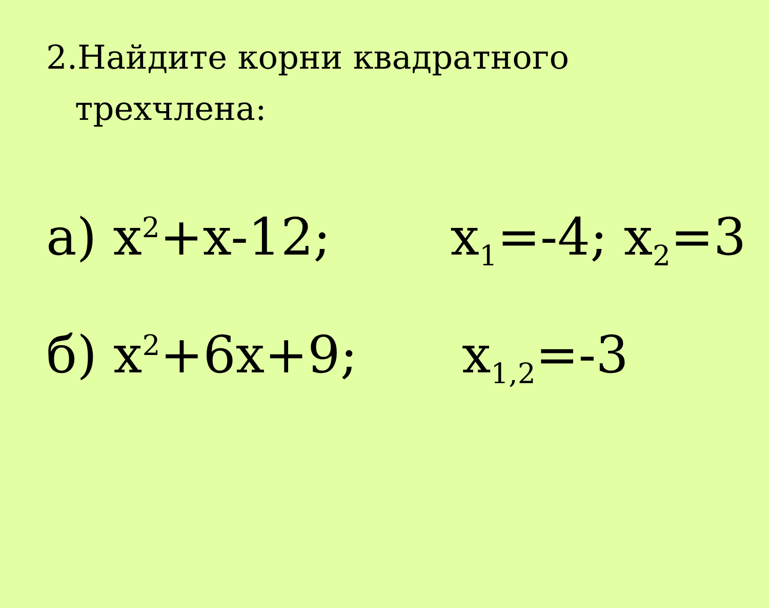2.Найдите корни квадратного
трехчлена:
а) x<sup>2</sup>+x-12; x<sub>1</sub>=-4; x<sub>2</sub>=3
б) x<sup>2</sup>+6x+9; x<sub>1,2</sub>=-3